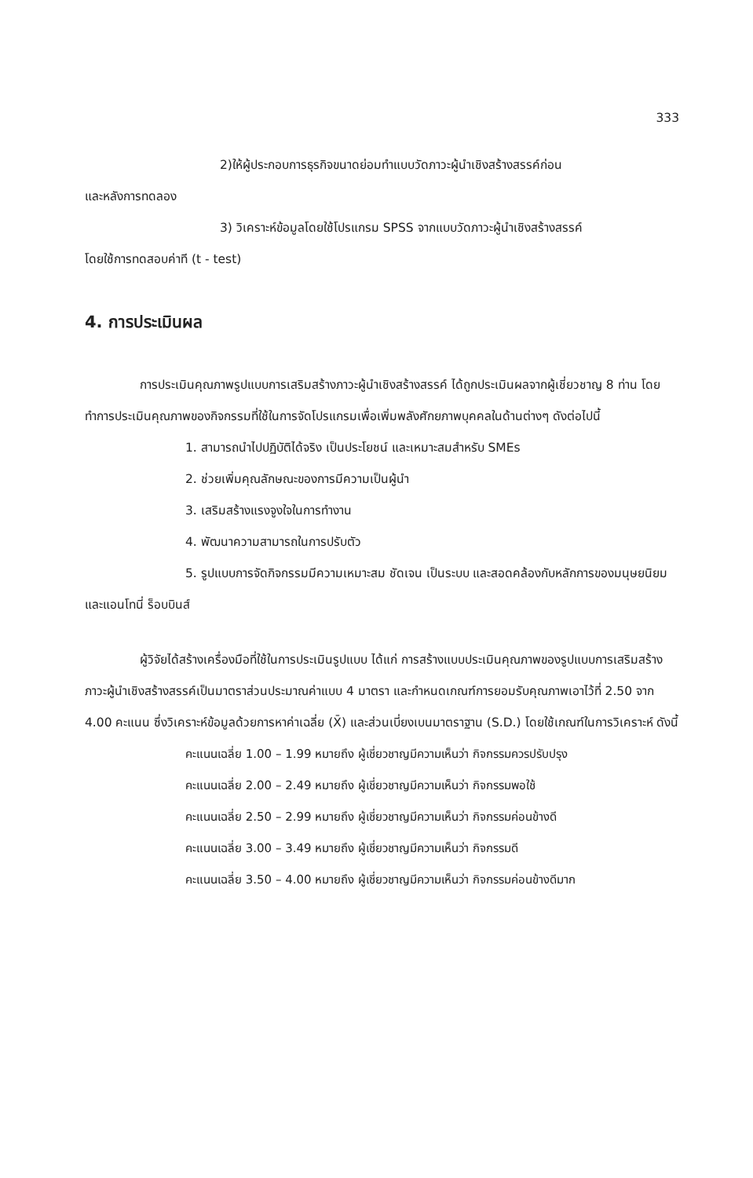333
2)ให้ผู้ประกอบการธุรกิจขนาดย่อมทำแบบวัดภาวะผู้นำเชิงสร้างสรรค์ก่อน
และหลังการทดลอง
3) วิเคราะห์ข้อมูลโดยใช้โปรแกรม SPSS จากแบบวัดภาวะผู้นำเชิงสร้างสรรค์
โดยใช้การทดสอบค่าที (t - test)
4. การประเมินผล
การประเมินคุณภาพรูปแบบการเสริมสร้างภาวะผู้นำเชิงสร้างสรรค์ ได้ถูกประเมินผลจากผู้เชี่ยวชาญ 8 ท่าน โดยทำการประเมินคุณภาพของกิจกรรมที่ใช้ในการจัดโปรแกรมเพื่อเพิ่มพลังศักยภาพบุคคลในด้านต่างๆ ดังต่อไปนี้
1. สามารถนำไปปฏิบัติได้จริง เป็นประโยชน์ และเหมาะสมสำหรับ SMEs
2. ช่วยเพิ่มคุณลักษณะของการมีความเป็นผู้นำ
3. เสริมสร้างแรงจูงใจในการทำงาน
4. พัฒนาความสามารถในการปรับตัว
5. รูปแบบการจัดกิจกรรมมีความเหมาะสม ชัดเจน เป็นระบบ และสอดคล้องกับหลักการของมนุษยนิยมและแอนโทนี่ ร็อบบินส์
ผู้วิจัยได้สร้างเครื่องมือที่ใช้ในการประเมินรูปแบบ ได้แก่ การสร้างแบบประเมินคุณภาพของรูปแบบการเสริมสร้างภาวะผู้นำเชิงสร้างสรรค์เป็นมาตราส่วนประมาณค่าแบบ 4 มาตรา และกำหนดเกณฑ์การยอมรับคุณภาพเอาไว้ที่ 2.50 จาก 4.00 คะแนน ซึ่งวิเคราะห์ข้อมูลด้วยการหาค่าเฉลี่ย (X̄) และส่วนเบี่ยงเบนมาตราฐาน (S.D.) โดยใช้เกณฑ์ในการวิเคราะห์ ดังนี้
คะแนนเฉลี่ย 1.00 – 1.99 หมายถึง ผู้เชี่ยวชาญมีความเห็นว่า กิจกรรมควรปรับปรุง
คะแนนเฉลี่ย 2.00 – 2.49 หมายถึง ผู้เชี่ยวชาญมีความเห็นว่า กิจกรรมพอใช้
คะแนนเฉลี่ย 2.50 – 2.99 หมายถึง ผู้เชี่ยวชาญมีความเห็นว่า กิจกรรมค่อนข้างดี
คะแนนเฉลี่ย 3.00 – 3.49 หมายถึง ผู้เชี่ยวชาญมีความเห็นว่า กิจกรรมดี
คะแนนเฉลี่ย 3.50 – 4.00 หมายถึง ผู้เชี่ยวชาญมีความเห็นว่า กิจกรรมค่อนข้างดีมาก